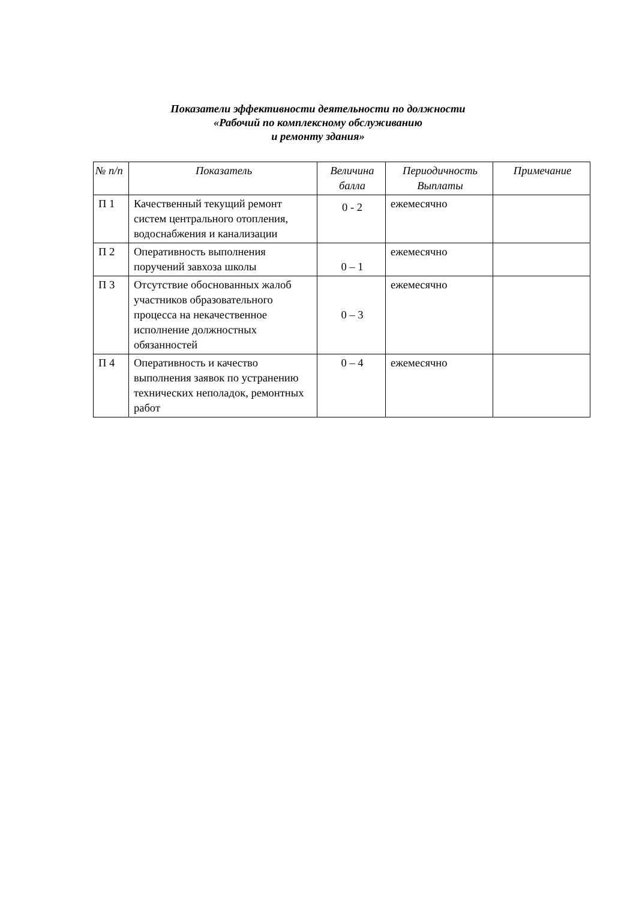Показатели эффективности деятельности по должности
«Рабочий по комплексному обслуживанию
и ремонту здания»
| № п/п | Показатель | Величина балла | Периодичность Выплаты | Примечание |
| --- | --- | --- | --- | --- |
| П 1 | Качественный текущий ремонт систем центрального отопления, водоснабжения и канализации | 0 - 2 | ежемесячно | |
| П 2 | Оперативность выполнения поручений завхоза школы | 0 – 1 | ежемесячно | |
| П 3 | Отсутствие обоснованных жалоб участников образовательного процесса на некачественное исполнение должностных обязанностей | 0 – 3 | ежемесячно | |
| П 4 | Оперативность и качество выполнения заявок по устранению технических неполадок, ремонтных работ | 0 – 4 | ежемесячно | |